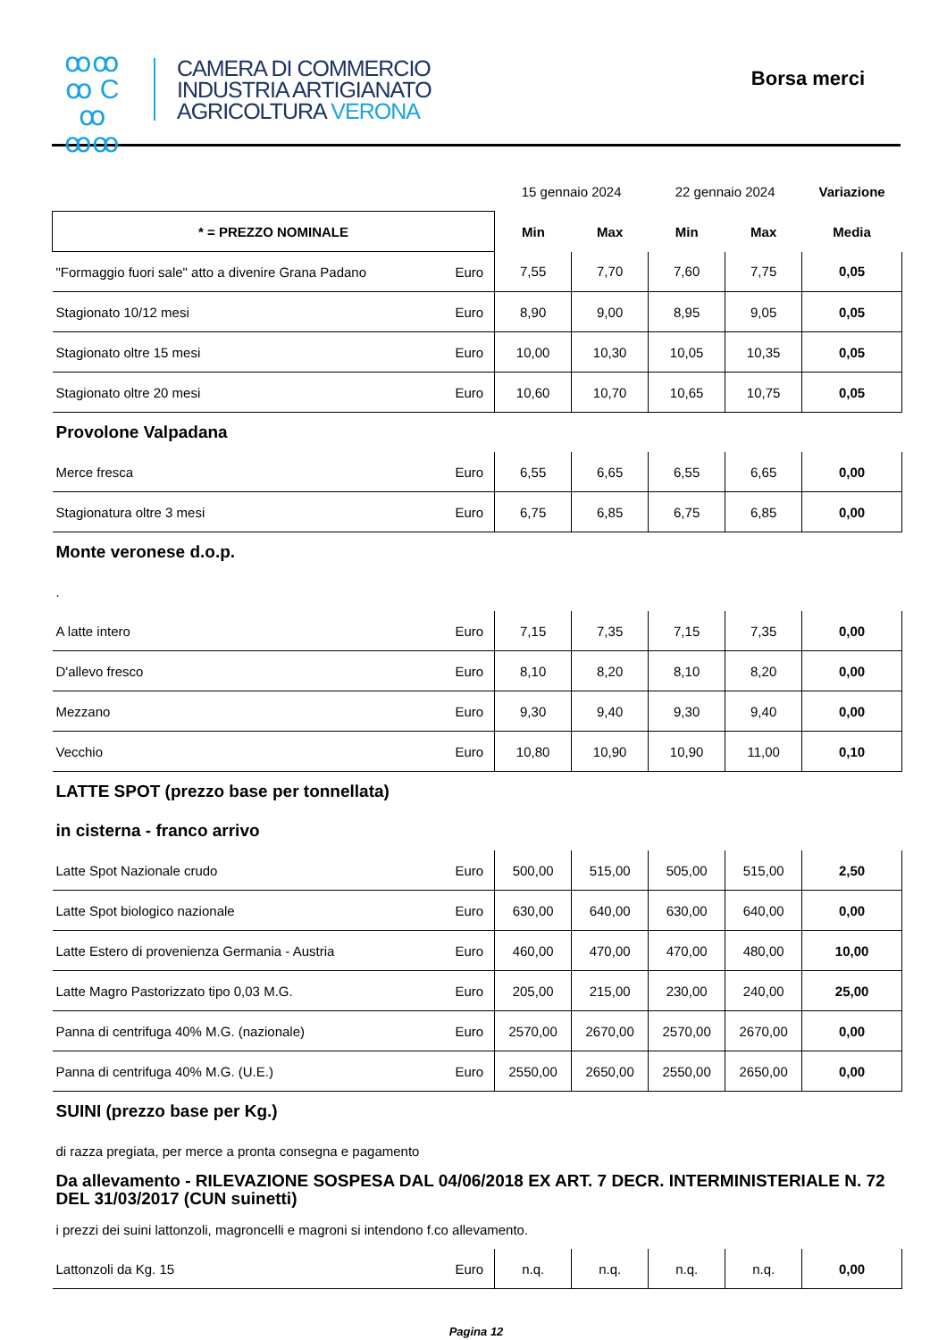ꝏꝏ
ꝏ C ꝏ
ꝏꝏ
CAMERA DI COMMERCIO
INDUSTRIA ARTIGIANATO
AGRICOLTURA VERONA
Borsa merci
| | | 15 gennaio 2024 | | 22 gennaio 2024 | | Variazione |
| * = PREZZO NOMINALE | | Min | Max | Min | Max | Media |
| "Formaggio fuori sale" atto a divenire Grana Padano | Euro | 7,55 | 7,70 | 7,60 | 7,75 | 0,05 |
| Stagionato 10/12 mesi | Euro | 8,90 | 9,00 | 8,95 | 9,05 | 0,05 |
| Stagionato oltre 15 mesi | Euro | 10,00 | 10,30 | 10,05 | 10,35 | 0,05 |
| Stagionato oltre 20 mesi | Euro | 10,60 | 10,70 | 10,65 | 10,75 | 0,05 |
| Provolone Valpadana | | | | | | |
| Merce fresca | Euro | 6,55 | 6,65 | 6,55 | 6,65 | 0,00 |
| Stagionatura oltre 3 mesi | Euro | 6,75 | 6,85 | 6,75 | 6,85 | 0,00 |
| Monte veronese d.o.p. | | | | | | |
| . | | | | | | |
| A latte intero | Euro | 7,15 | 7,35 | 7,15 | 7,35 | 0,00 |
| D'allevo fresco | Euro | 8,10 | 8,20 | 8,10 | 8,20 | 0,00 |
| Mezzano | Euro | 9,30 | 9,40 | 9,30 | 9,40 | 0,00 |
| Vecchio | Euro | 10,80 | 10,90 | 10,90 | 11,00 | 0,10 |
| LATTE SPOT (prezzo base per tonnellata) | | | | | | |
| in cisterna - franco arrivo | | | | | | |
| Latte Spot Nazionale crudo | Euro | 500,00 | 515,00 | 505,00 | 515,00 | 2,50 |
| Latte Spot biologico nazionale | Euro | 630,00 | 640,00 | 630,00 | 640,00 | 0,00 |
| Latte Estero di provenienza Germania - Austria | Euro | 460,00 | 470,00 | 470,00 | 480,00 | 10,00 |
| Latte Magro Pastorizzato tipo 0,03 M.G. | Euro | 205,00 | 215,00 | 230,00 | 240,00 | 25,00 |
| Panna di centrifuga 40% M.G. (nazionale) | Euro | 2570,00 | 2670,00 | 2570,00 | 2670,00 | 0,00 |
| Panna di centrifuga 40% M.G. (U.E.) | Euro | 2550,00 | 2650,00 | 2550,00 | 2650,00 | 0,00 |
| SUINI (prezzo base per Kg.) | | | | | | |
| di razza pregiata, per merce a pronta consegna e pagamento | | | | | | |
| Da allevamento - RILEVAZIONE SOSPESA DAL 04/06/2018 EX ART. 7 DECR. INTERMINISTERIALE N. 72 DEL 31/03/2017 (CUN suinetti) | | | | | | |
| i prezzi dei suini lattonzoli, magroncelli e magroni si intendono f.co allevamento. | | | | | | |
| Lattonzoli da Kg. 15 | Euro | n.q. | n.q. | n.q. | n.q. | 0,00 |
Pagina 12